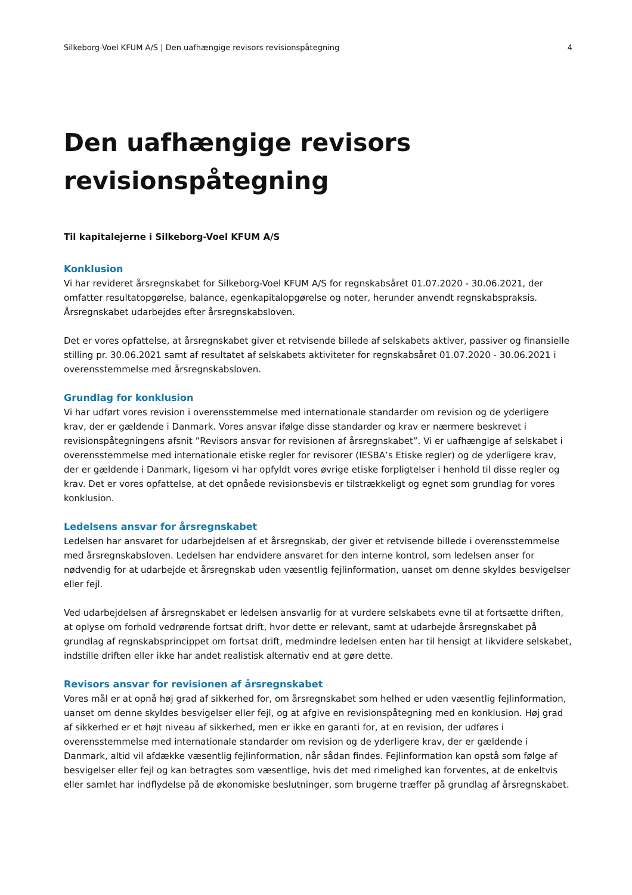Silkeborg-Voel KFUM A/S | Den uafhængige revisors revisionspåtegning 4
Den uafhængige revisors
revisionspåtegning
Til kapitalejerne i Silkeborg-Voel KFUM A/S
Konklusion
Vi har revideret årsregnskabet for Silkeborg-Voel KFUM A/S for regnskabsåret 01.07.2020 - 30.06.2021, der omfatter resultatopgørelse, balance, egenkapitalopgørelse og noter, herunder anvendt regnskabspraksis. Årsregnskabet udarbejdes efter årsregnskabsloven.
Det er vores opfattelse, at årsregnskabet giver et retvisende billede af selskabets aktiver, passiver og finansielle stilling pr. 30.06.2021 samt af resultatet af selskabets aktiviteter for regnskabsåret 01.07.2020 - 30.06.2021 i overensstemmelse med årsregnskabsloven.
Grundlag for konklusion
Vi har udført vores revision i overensstemmelse med internationale standarder om revision og de yderligere krav, der er gældende i Danmark. Vores ansvar ifølge disse standarder og krav er nærmere beskrevet i revisionspåtegningens afsnit ”Revisors ansvar for revisionen af årsregnskabet”. Vi er uafhængige af selskabet i overensstemmelse med internationale etiske regler for revisorer (IESBA’s Etiske regler) og de yderligere krav, der er gældende i Danmark, ligesom vi har opfyldt vores øvrige etiske forpligtelser i henhold til disse regler og krav. Det er vores opfattelse, at det opnåede revisionsbevis er tilstrækkeligt og egnet som grundlag for vores konklusion.
Ledelsens ansvar for årsregnskabet
Ledelsen har ansvaret for udarbejdelsen af et årsregnskab, der giver et retvisende billede i overensstemmelse med årsregnskabsloven. Ledelsen har endvidere ansvaret for den interne kontrol, som ledelsen anser for nødvendig for at udarbejde et årsregnskab uden væsentlig fejlinformation, uanset om denne skyldes besvigelser eller fejl.
Ved udarbejdelsen af årsregnskabet er ledelsen ansvarlig for at vurdere selskabets evne til at fortsætte driften, at oplyse om forhold vedrørende fortsat drift, hvor dette er relevant, samt at udarbejde årsregnskabet på grundlag af regnskabsprincippet om fortsat drift, medmindre ledelsen enten har til hensigt at likvidere selskabet, indstille driften eller ikke har andet realistisk alternativ end at gøre dette.
Revisors ansvar for revisionen af årsregnskabet
Vores mål er at opnå høj grad af sikkerhed for, om årsregnskabet som helhed er uden væsentlig fejlinformation, uanset om denne skyldes besvigelser eller fejl, og at afgive en revisionspåtegning med en konklusion. Høj grad af sikkerhed er et højt niveau af sikkerhed, men er ikke en garanti for, at en revision, der udføres i overensstemmelse med internationale standarder om revision og de yderligere krav, der er gældende i Danmark, altid vil afdække væsentlig fejlinformation, når sådan findes. Fejlinformation kan opstå som følge af besvigelser eller fejl og kan betragtes som væsentlige, hvis det med rimelighed kan forventes, at de enkeltvis eller samlet har indflydelse på de økonomiske beslutninger, som brugerne træffer på grundlag af årsregnskabet.